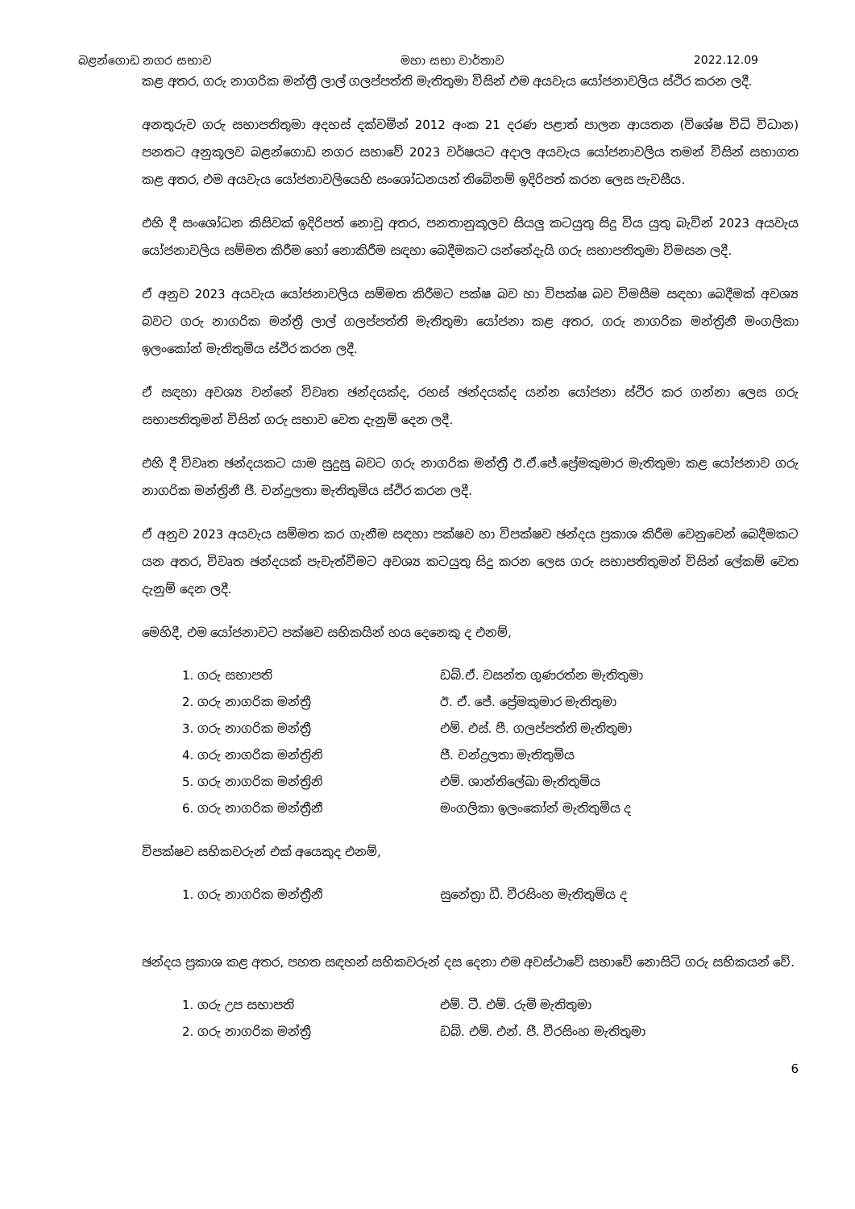බළන්ගොඩ නගර සභාව මහා සභා වාර්තාව 2022.12.09
කළ අතර, ගරු නාගරික මන්ත්‍රී ලාල් ගලප්පත්ති මැතිතුමා විසින් එම අයවැය යෝජනාවලිය ස්ථිර කරන ලදී.
අනතුරුව ගරු සභාපතිතුමා අදහස් දක්වමින් 2012 අංක 21 දරණ පළාත් පාලන ආයතන (විශේෂ විධි විධාන) පනතට අනුකූලව බළන්ගොඩ නගර සභාවේ 2023 වර්ෂයට අදාල අයවැය යෝජනාවලිය තමන් විසින් සභාගත කළ අතර, එම අයවැය යෝජනාවලියෙහි සංශෝධනයන් තිබේනම් ඉදිරිපත් කරන ලෙස පැවසීය.
එහි දී සංශෝධන කිසිවක් ඉදිරිපත් නොවූ අතර, පනතානුකූලව සියලු කටයුතු සිදු විය යුතු බැවින් 2023 අයවැය යෝජනාවලිය සම්මත කිරීම හෝ නොකිරීම සඳහා බෙදීමකට යන්නේදැයි ගරු සභාපතිතුමා විමසන ලදී.
ඒ අනුව 2023 අයවැය යෝජනාවලිය සම්මත කිරීමට පක්ෂ බව හා විපක්ෂ බව විමසීම සඳහා බෙදීමක් අවශ්‍ය බවට ගරු නාගරික මන්ත්‍රී ලාල් ගලප්පත්ති මැතිතුමා යෝජනා කළ අතර, ගරු නාගරික මන්ත්‍රිනී මංගලිකා ඉලංකෝන් මැතිතුමිය ස්ථිර කරන ලදී.
ඒ සඳහා අවශ්‍ය වන්නේ විවෘත ඡන්දයක්ද, රහස් ඡන්දයක්ද යන්න යෝජනා ස්ථිර කර ගන්නා ලෙස ගරු සභාපතිතුමන් විසින් ගරු සභාව වෙත දැනුම් දෙන ලදී.
එහි දී විවෘත ඡන්දයකට යාම සුදුසු බවට ගරු නාගරික මන්ත්‍රී ඊ.ඒ.ජේ.ප්‍රේමකුමාර මැතිතුමා කළ යෝජනාව ගරු නාගරික මන්ත්‍රිනී ජී. චන්ද්‍රලතා මැතිතුමිය ස්ථිර කරන ලදී.
ඒ අනුව 2023 අයවැය සම්මත කර ගැනීම සඳහා පක්ෂව හා විපක්ෂව ඡන්දය ප්‍රකාශ කිරීම වෙනුවෙන් බෙදීමකට යන අතර, විවෘත ඡන්දයක් පැවැත්වීමට අවශ්‍ය කටයුතු සිදු කරන ලෙස ගරු සභාපතිතුමන් විසින් ලේකම් වෙත දැනුම් දෙන ලදී.
මෙහිදී, එම යෝජනාවට පක්ෂව සභිකයින් හය දෙනෙකු ද එනම්,
1. ගරු සභාපති ඩබ්.ඒ. වසන්ත ගුණරත්න මැතිතුමා 2. ගරු නාගරික මන්ත්‍රී ඊ. ඒ. ජේ. ප්‍රේමකුමාර මැතිතුමා 3. ගරු නාගරික මන්ත්‍රී එම්. එස්. පී. ගලප්පත්ති මැතිතුමා 4. ගරු නාගරික මන්ත්‍රිනි ජී. චන්ද්‍රලතා මැතිතුමිය 5. ගරු නාගරික මන්ත්‍රිනි එම්. ශාන්තිලේඛා මැතිතුමිය 6. ගරු නාගරික මන්ත්‍රීනී මංගලිකා ඉලංකෝන් මැතිතුමිය ද
විපක්ෂව සභිකවරුන් එක් අයෙකුද එනම්,
1. ගරු නාගරික මන්ත්‍රීනී සුනේත්‍රා ඩී. වීරසිංහ මැතිතුමිය ද
ඡන්දය ප්‍රකාශ කළ අතර, පහත සඳහන් සභිකවරුන් දස දෙනා එම අවස්ථාවේ සභාවේ නොසිටි ගරු සභිකයන් වේ.
1. ගරු උප සභාපති එම්. ටී. එම්. රුමි මැතිතුමා 2. ගරු නාගරික මන්ත්‍රී ඩබ්. එම්. එන්. ජී. වීරසිංහ මැතිතුමා
6